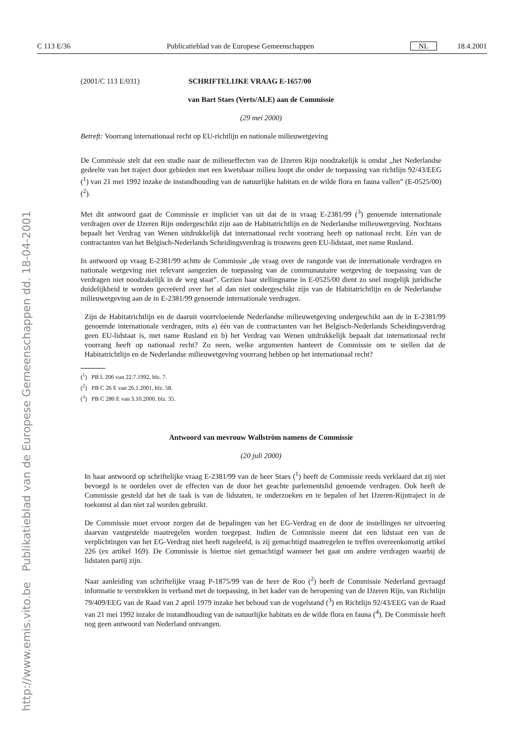http://www.emis.vito.be Publikatieblad van de Europese Gemeenschappen dd. 18-04-2001
C 113 E/36 Publicatieblad van de Europese Gemeenschappen NL 18.4.2001
(2001/C 113 E/031) SCHRIFTELIJKE VRAAG E-1657/00
van Bart Staes (Verts/ALE) aan de Commissie
(29 mei 2000)
Betreft: Voorrang internationaal recht op EU-richtlijn en nationale milieuwetgeving
De Commissie stelt dat een studie naar de milieueffecten van de IJzeren Rijn noodzakelijk is omdat „het Nederlandse gedeelte van het traject door gebieden met een kwetsbaar milieu loopt die onder de toepassing van richtlijn 92/43/EEG (<sup>1</sup>) van 21 mei 1992 inzake de instandhouding van de natuurlijke habitats en de wilde flora en fauna vallen” (E-0525/00) (<sup>2</sup>).
Met dit antwoord gaat de Commissie er impliciet van uit dat de in vraag E-2381/99 (<sup>3</sup>) genoemde internationale verdragen over de IJzeren Rijn ondergeschikt zijn aan de Habitatrichtlijn en de Nederlandse milieuwetgeving. Nochtans bepaalt het Verdrag van Wenen uitdrukkelijk dat internationaal recht voorrang heeft op nationaal recht. Eén van de contractanten van het Belgisch-Nederlands Scheidingsverdrag is trouwens geen EU-lidstaat, met name Rusland.
In antwoord op vraag E-2381/99 achtte de Commissie „de vraag over de rangorde van de internationale verdragen en nationale wetgeving niet relevant aangezien de toepassing van de communautaire wetgeving de toepassing van de verdragen niet noodzakelijk in de weg staat”. Gezien haar stellingname in E-0525/00 dient zo snel mogelijk juridische duidelijkheid te worden gecreëerd over het al dan niet ondergeschikt zijn van de Habitatrichtlijn en de Nederlandse milieuwetgeving aan de in E-2381/99 genoemde internationale verdragen.
Zijn de Habitatrichtlijn en de daaruit voortvloeiende Nederlandse milieuwetgeving ondergeschikt aan de in E-2381/99 genoemde internationale verdragen, mits a) één van de contractanten van het Belgisch-Nederlands Scheidingsverdrag geen EU-lidstaat is, met name Rusland en b) het Verdrag van Wenen uitdrukkelijk bepaalt dat internationaal recht voorrang heeft op nationaal recht? Zo neen, welke argumenten hanteert de Commissie om te stellen dat de Habitatrichtlijn en de Nederlandse milieuwetgeving voorrang hebben op het internationaal recht?
(<sup>1</sup>) PB L 206 van 22.7.1992, blz. 7.
(<sup>2</sup>) PB C 26 E van 26.1.2001, blz. 58.
(<sup>3</sup>) PB C 280 E van 3.10.2000, blz. 35.
Antwoord van mevrouw Wallström namens de Commissie
(20 juli 2000)
In haar antwoord op schriftelijke vraag E-2381/99 van de heer Staes (<sup>1</sup>) heeft de Commissie reeds verklaard dat zij niet bevoegd is te oordelen over de effecten van de door het geachte parlementslid genoemde verdragen. Ook heeft de Commissie gesteld dat het de taak is van de lidstaten, te onderzoeken en te bepalen of het IJzeren-Rijntraject in de toekomst al dan niet zal worden gebruikt.
De Commissie moet ervoor zorgen dat de bepalingen van het EG-Verdrag en de door de instellingen ter uitvoering daarvan vastgestelde maatregelen worden toegepast. Indien de Commissie meent dat een lidstaat een van de verplichtingen van het EG-Verdrag niet heeft nageleefd, is zij gemachtigd maatregelen te treffen overeenkomstig artikel 226 (ex artikel 169). De Commissie is hiertoe niet gemachtigd wanneer het gaat om andere verdragen waarbij de lidstaten partij zijn.
Naar aanleiding van schriftelijke vraag P-1875/99 van de heer de Roo (<sup>2</sup>) heeft de Commissie Nederland gevraagd informatie te verstrekken in verband met de toepassing, in het kader van de heropening van de IJzeren Rijn, van Richtlijn 79/409/EEG van de Raad van 2 april 1979 inzake het behoud van de vogelstand (<sup>3</sup>) en Richtlijn 92/43/EEG van de Raad van 21 mei 1992 inzake de instandhouding van de natuurlijke habitats en de wilde flora en fauna (<sup>4</sup>). De Commissie heeft nog geen antwoord van Nederland ontvangen.